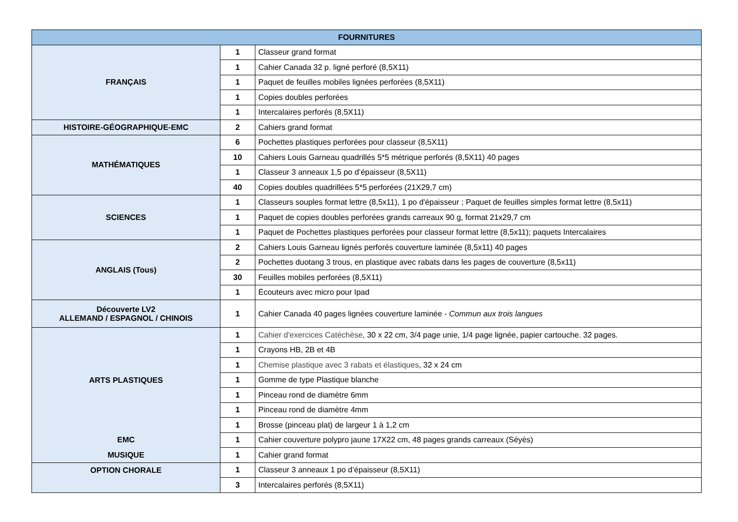| FOURNITURES | | |
| --- | --- | --- |
| FRANÇAIS | 1 | Classeur grand format |
| | 1 | Cahier Canada 32 p. ligné perforé (8,5X11) |
| | 1 | Paquet de feuilles mobiles lignées perforées (8,5X11) |
| | 1 | Copies doubles perforées |
| | 1 | Intercalaires perforés (8,5X11) |
| HISTOIRE-GÉOGRAPHIQUE-EMC | 2 | Cahiers grand format |
| MATHÉMATIQUES | 6 | Pochettes plastiques perforées pour classeur (8,5X11) |
| | 10 | Cahiers Louis Garneau quadrillés 5*5 métrique perforés (8,5X11) 40 pages |
| | 1 | Classeur 3 anneaux 1,5 po d’épaisseur (8,5X11) |
| | 40 | Copies doubles quadrillées 5*5 perforées (21X29,7 cm) |
| SCIENCES | 1 | Classeurs souples format lettre (8,5x11), 1 po d'épaisseur ; Paquet de feuilles simples format lettre (8,5x11) |
| | 1 | Paquet de copies doubles perforées grands carreaux 90 g, format 21x29,7 cm |
| | 1 | Paquet de Pochettes plastiques perforées pour classeur format lettre (8,5x11); paquets Intercalaires |
| ANGLAIS (Tous) | 2 | Cahiers Louis Garneau lignés perforés couverture laminée (8,5x11) 40 pages |
| | 2 | Pochettes duotang 3 trous, en plastique avec rabats dans les pages de couverture (8,5x11) |
| | 30 | Feuilles mobiles perforées (8,5X11) |
| | 1 | Écouteurs avec micro pour Ipad |
| Découverte LV2 ALLEMAND / ESPAGNOL / CHINOIS | 1 | Cahier Canada 40 pages lignées couverture laminée - Commun aux trois langues |
| ARTS PLASTIQUES | 1 | Cahier d'exercices Catéchèse , 30 x 22 cm, 3/4 page unie, 1/4 page lignée, papier cartouche. 32 pages. |
| | 1 | Crayons HB, 2B et 4B |
| | 1 | Chemise plastique avec 3 rabats et élastiques , 32 x 24 cm |
| | 1 | Gomme de type Plastique blanche |
| | 1 | Pinceau rond de diamètre 6mm |
| | 1 | Pinceau rond de diamètre 4mm |
| | 1 | Brosse (pinceau plat) de largeur 1 à 1,2 cm |
| EMC | 1 | Cahier couverture polypro jaune 17X22 cm, 48 pages grands carreaux (Séyès) |
| MUSIQUE | 1 | Cahier grand format |
| OPTION CHORALE | 1 | Classeur 3 anneaux 1 po d’épaisseur (8,5X11) |
| | 3 | Intercalaires perforés (8,5X11) |